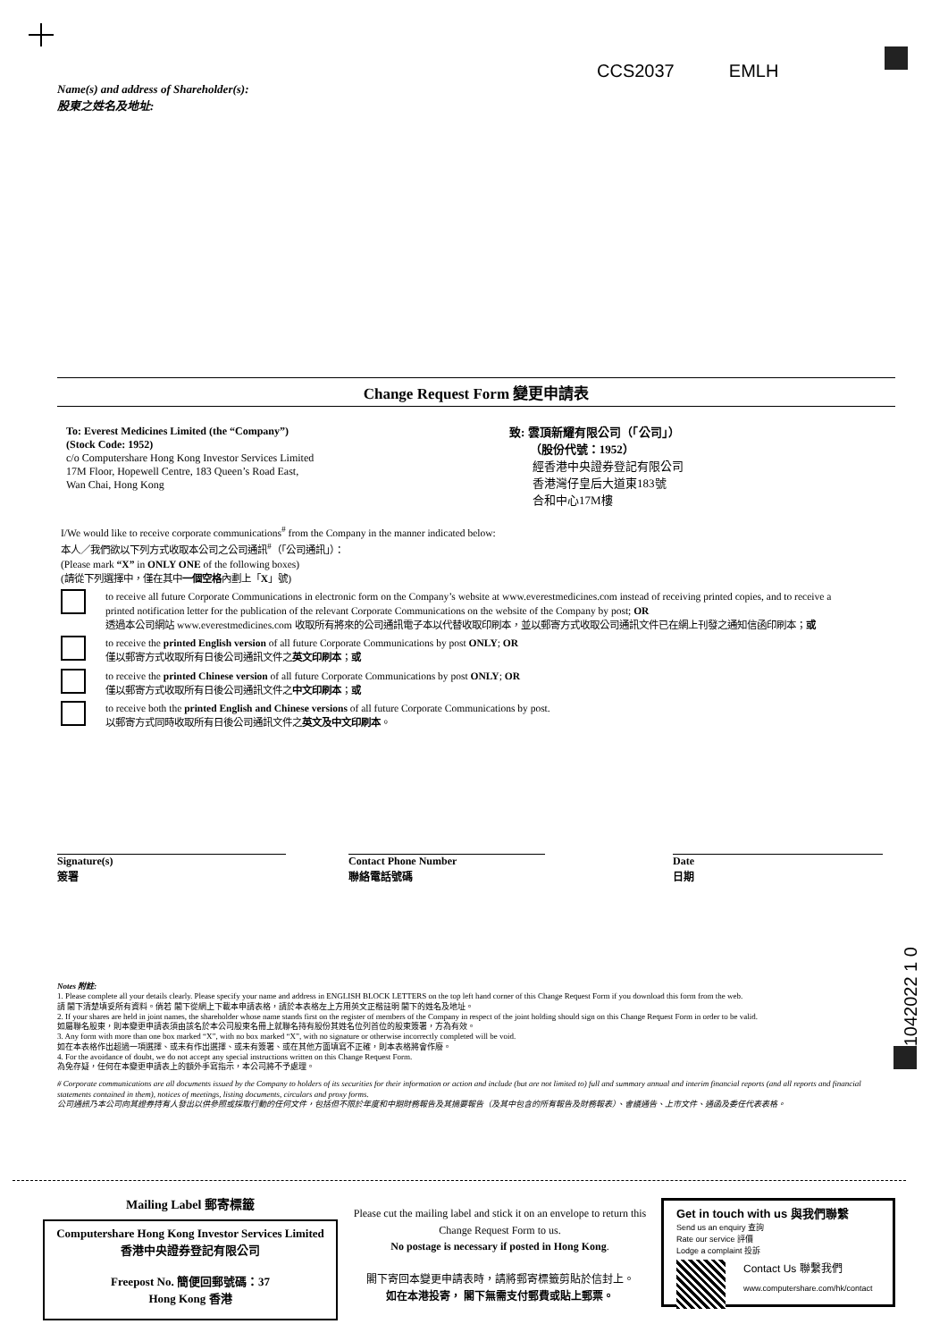CCS2037 EMLH
Name(s) and address of Shareholder(s):
股東之姓名及地址:
Change Request Form 變更申請表
To: Everest Medicines Limited (the “Company”)
(Stock Code: 1952)
c/o Computershare Hong Kong Investor Services Limited
17M Floor, Hopewell Centre, 183 Queen’s Road East,
Wan Chai, Hong Kong
致: 雲頂新耀有限公司（「公司」）
（股份代號：1952）
經香港中央證券登記有限公司
香港灣仔皇后大道東183號
合和中心17M樓
I/We would like to receive corporate communications<sup>#</sup> from the Company in the manner indicated below:
本人／我們欲以下列方式收取本公司之公司通訊<sup>#</sup>（「公司通訊」）：
(Please mark “X” in ONLY ONE of the following boxes)
(請從下列選擇中，僅在其中一個空格內劃上「X」號)
to receive all future Corporate Communications in electronic form on the Company’s website at www.everestmedicines.com instead of receiving printed copies, and to receive a printed notification letter for the publication of the relevant Corporate Communications on the website of the Company by post; OR
透過本公司網站 www.everestmedicines.com 收取所有將來的公司通訊電子本以代替收取印刷本，並以郵寄方式收取公司通訊文件已在網上刊發之通知信函印刷本；或
to receive the printed English version of all future Corporate Communications by post ONLY; OR
僅以郵寄方式收取所有日後公司通訊文件之英文印刷本；或
to receive the printed Chinese version of all future Corporate Communications by post ONLY; OR
僅以郵寄方式收取所有日後公司通訊文件之中文印刷本；或
to receive both the printed English and Chinese versions of all future Corporate Communications by post.
以郵寄方式同時收取所有日後公司通訊文件之英文及中文印刷本。
Signature(s)
簽署
Contact Phone Number
聯絡電話號碼
Date
日期
11042022 1 0
Notes 附註:
1. Please complete all your details clearly. Please specify your name and address in ENGLISH BLOCK LETTERS on the top left hand corner of this Change Request Form if you download this form from the web.
請 閣下清楚填妥所有資料。倘若 閣下從網上下載本申請表格，請於本表格左上方用英文正楷註明 閣下的姓名及地址。
2. If your shares are held in joint names, the shareholder whose name stands first on the register of members of the Company in respect of the joint holding should sign on this Change Request Form in order to be valid.
如屬聯名股東，則本變更申請表須由該名於本公司股東名冊上就聯名持有股份其姓名位列首位的股東簽署，方為有效。
3. Any form with more than one box marked “X”, with no box marked “X”, with no signature or otherwise incorrectly completed will be void.
如在本表格作出超過一項選擇、或未有作出選擇、或未有簽署、或在其他方面填寫不正確，則本表格將會作廢。
4. For the avoidance of doubt, we do not accept any special instructions written on this Change Request Form.
為免存疑，任何在本變更申請表上的額外手寫指示，本公司將不予處理。
# Corporate communications are all documents issued by the Company to holders of its securities for their information or action and include (but are not limited to) full and summary annual and interim financial reports (and all reports and financial statements contained in them), notices of meetings, listing documents, circulars and proxy forms.
公司通訊乃本公司向其證券持有人發出以供參照或採取行動的任何文件，包括但不限於年度和中期財務報告及其摘要報告（及其中包含的所有報告及財務報表）、會議通告、上市文件、通函及委任代表表格。
Mailing Label 郵寄標籤
Computershare Hong Kong Investor Services Limited
香港中央證券登記有限公司
Freepost No. 簡便回郵號碼：37
Hong Kong 香港
Please cut the mailing label and stick it on an envelope to return this Change Request Form to us.
No postage is necessary if posted in Hong Kong.
閣下寄回本變更申請表時，請將郵寄標籤剪貼於信封上。
如在本港投寄， 閣下無需支付郵費或貼上郵票。
Get in touch with us 與我們聯繫
Send us an enquiry 查詢
Rate our service 評價
Lodge a complaint 投訴
Contact Us 聯繫我們
www.computershare.com/hk/contact